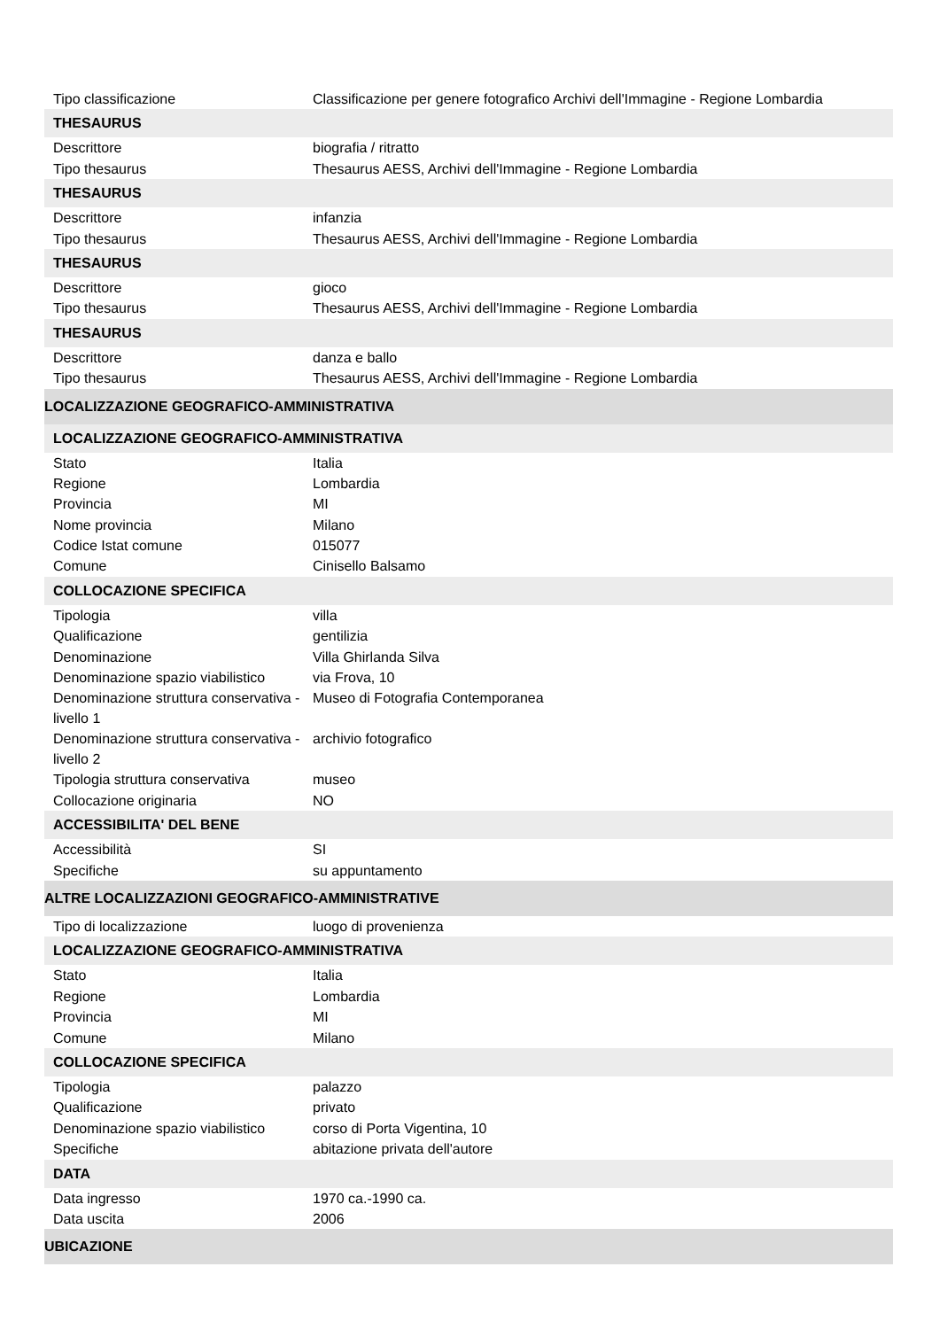| Tipo classificazione | Classificazione per genere fotografico Archivi dell'Immagine - Regione Lombardia |
| THESAURUS | |
| Descrittore | biografia / ritratto |
| Tipo thesaurus | Thesaurus AESS, Archivi dell'Immagine - Regione Lombardia |
| THESAURUS | |
| Descrittore | infanzia |
| Tipo thesaurus | Thesaurus AESS, Archivi dell'Immagine - Regione Lombardia |
| THESAURUS | |
| Descrittore | gioco |
| Tipo thesaurus | Thesaurus AESS, Archivi dell'Immagine - Regione Lombardia |
| THESAURUS | |
| Descrittore | danza e ballo |
| Tipo thesaurus | Thesaurus AESS, Archivi dell'Immagine - Regione Lombardia |
| LOCALIZZAZIONE GEOGRAFICO-AMMINISTRATIVA | |
| LOCALIZZAZIONE GEOGRAFICO-AMMINISTRATIVA | |
| Stato | Italia |
| Regione | Lombardia |
| Provincia | MI |
| Nome provincia | Milano |
| Codice Istat comune | 015077 |
| Comune | Cinisello Balsamo |
| COLLOCAZIONE SPECIFICA | |
| Tipologia | villa |
| Qualificazione | gentilizia |
| Denominazione | Villa Ghirlanda Silva |
| Denominazione spazio viabilistico | via Frova, 10 |
| Denominazione struttura conservativa - livello 1 | Museo di Fotografia Contemporanea |
| Denominazione struttura conservativa - livello 2 | archivio fotografico |
| Tipologia struttura conservativa | museo |
| Collocazione originaria | NO |
| ACCESSIBILITA' DEL BENE | |
| Accessibilità | SI |
| Specifiche | su appuntamento |
| ALTRE LOCALIZZAZIONI GEOGRAFICO-AMMINISTRATIVE | |
| Tipo di localizzazione | luogo di provenienza |
| LOCALIZZAZIONE GEOGRAFICO-AMMINISTRATIVA | |
| Stato | Italia |
| Regione | Lombardia |
| Provincia | MI |
| Comune | Milano |
| COLLOCAZIONE SPECIFICA | |
| Tipologia | palazzo |
| Qualificazione | privato |
| Denominazione spazio viabilistico | corso di Porta Vigentina, 10 |
| Specifiche | abitazione privata dell'autore |
| DATA | |
| Data ingresso | 1970 ca.-1990 ca. |
| Data uscita | 2006 |
| UBICAZIONE | |